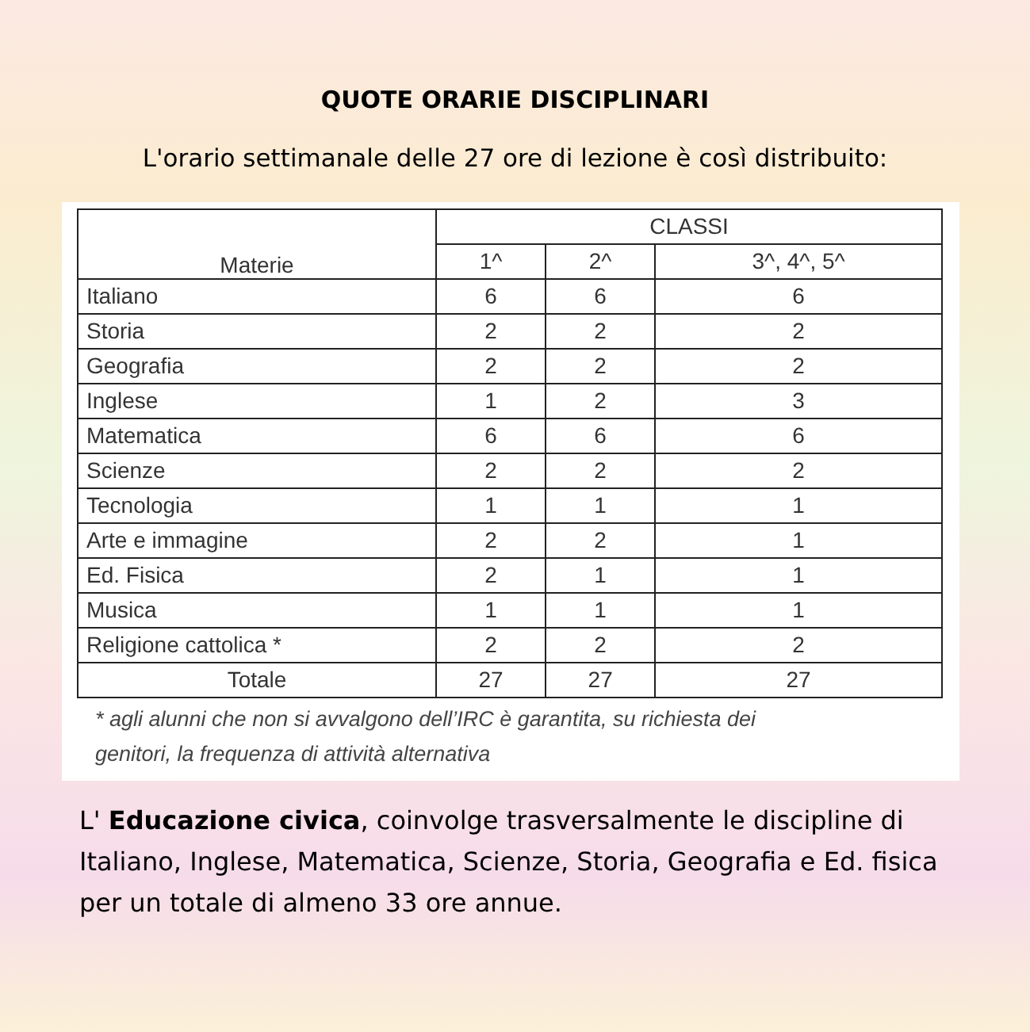QUOTE ORARIE DISCIPLINARI
L'orario settimanale delle 27 ore di lezione è così distribuito:
| Materie | CLASSI | | |
| --- | --- | --- | --- |
| | 1^ | 2^ | 3^, 4^, 5^ |
| Italiano | 6 | 6 | 6 |
| Storia | 2 | 2 | 2 |
| Geografia | 2 | 2 | 2 |
| Inglese | 1 | 2 | 3 |
| Matematica | 6 | 6 | 6 |
| Scienze | 2 | 2 | 2 |
| Tecnologia | 1 | 1 | 1 |
| Arte e immagine | 2 | 2 | 1 |
| Ed. Fisica | 2 | 1 | 1 |
| Musica | 1 | 1 | 1 |
| Religione cattolica * | 2 | 2 | 2 |
| Totale | 27 | 27 | 27 |
* agli alunni che non si avvalgono dell’IRC è garantita, su richiesta dei
genitori, la frequenza di attività alternativa
L' Educazione civica, coinvolge trasversalmente le discipline di Italiano, Inglese, Matematica, Scienze, Storia, Geografia e Ed. fisica per un totale di almeno 33 ore annue.